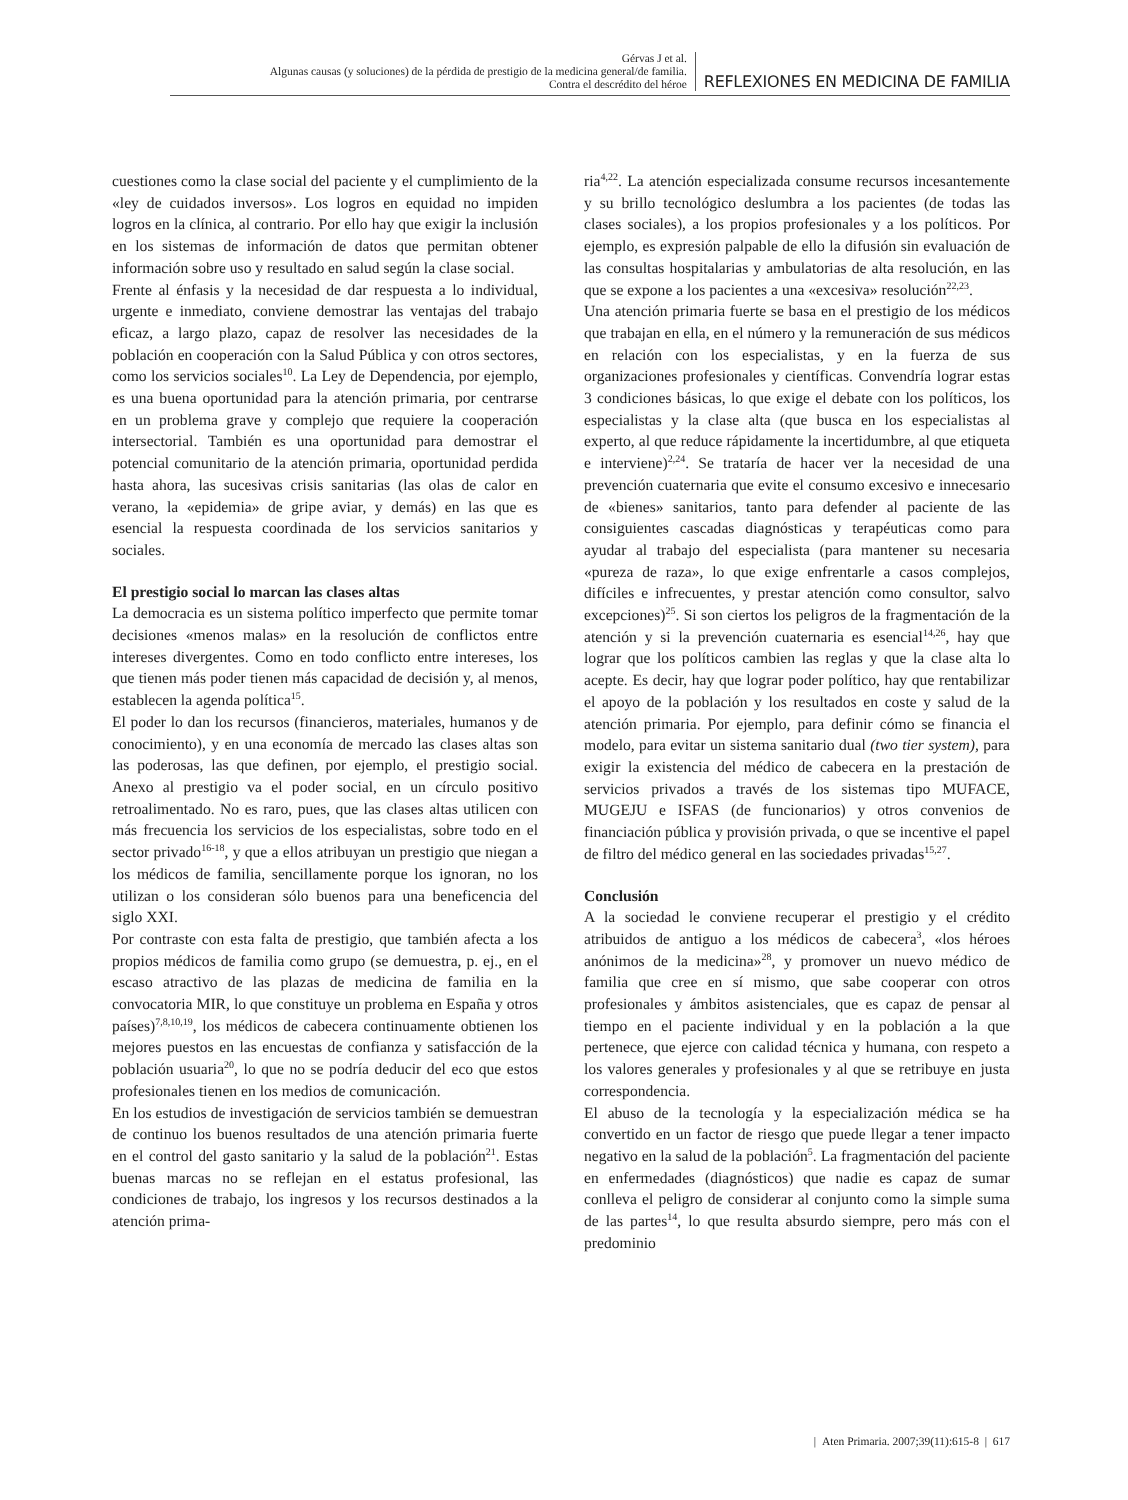Gérvas J et al.
Algunas causas (y soluciones) de la pérdida de prestigio de la medicina general/de familia.
Contra el descrédito del héroe
REFLEXIONES EN MEDICINA DE FAMILIA
cuestiones como la clase social del paciente y el cumplimiento de la «ley de cuidados inversos». Los logros en equidad no impiden logros en la clínica, al contrario. Por ello hay que exigir la inclusión en los sistemas de información de datos que permitan obtener información sobre uso y resultado en salud según la clase social.
Frente al énfasis y la necesidad de dar respuesta a lo individual, urgente e inmediato, conviene demostrar las ventajas del trabajo eficaz, a largo plazo, capaz de resolver las necesidades de la población en cooperación con la Salud Pública y con otros sectores, como los servicios sociales<sup>10</sup>. La Ley de Dependencia, por ejemplo, es una buena oportunidad para la atención primaria, por centrarse en un problema grave y complejo que requiere la cooperación intersectorial. También es una oportunidad para demostrar el potencial comunitario de la atención primaria, oportunidad perdida hasta ahora, las sucesivas crisis sanitarias (las olas de calor en verano, la «epidemia» de gripe aviar, y demás) en las que es esencial la respuesta coordinada de los servicios sanitarios y sociales.
El prestigio social lo marcan las clases altas
La democracia es un sistema político imperfecto que permite tomar decisiones «menos malas» en la resolución de conflictos entre intereses divergentes. Como en todo conflicto entre intereses, los que tienen más poder tienen más capacidad de decisión y, al menos, establecen la agenda política<sup>15</sup>.
El poder lo dan los recursos (financieros, materiales, humanos y de conocimiento), y en una economía de mercado las clases altas son las poderosas, las que definen, por ejemplo, el prestigio social. Anexo al prestigio va el poder social, en un círculo positivo retroalimentado. No es raro, pues, que las clases altas utilicen con más frecuencia los servicios de los especialistas, sobre todo en el sector privado<sup>16-18</sup>, y que a ellos atribuyan un prestigio que niegan a los médicos de familia, sencillamente porque los ignoran, no los utilizan o los consideran sólo buenos para una beneficencia del siglo XXI.
Por contraste con esta falta de prestigio, que también afecta a los propios médicos de familia como grupo (se demuestra, p. ej., en el escaso atractivo de las plazas de medicina de familia en la convocatoria MIR, lo que constituye un problema en España y otros países)<sup>7,8,10,19</sup>, los médicos de cabecera continuamente obtienen los mejores puestos en las encuestas de confianza y satisfacción de la población usuaria<sup>20</sup>, lo que no se podría deducir del eco que estos profesionales tienen en los medios de comunicación.
En los estudios de investigación de servicios también se demuestran de continuo los buenos resultados de una atención primaria fuerte en el control del gasto sanitario y la salud de la población<sup>21</sup>. Estas buenas marcas no se reflejan en el estatus profesional, las condiciones de trabajo, los ingresos y los recursos destinados a la atención prima-
ria<sup>4,22</sup>. La atención especializada consume recursos incesantemente y su brillo tecnológico deslumbra a los pacientes (de todas las clases sociales), a los propios profesionales y a los políticos. Por ejemplo, es expresión palpable de ello la difusión sin evaluación de las consultas hospitalarias y ambulatorias de alta resolución, en las que se expone a los pacientes a una «excesiva» resolución<sup>22,23</sup>.
Una atención primaria fuerte se basa en el prestigio de los médicos que trabajan en ella, en el número y la remuneración de sus médicos en relación con los especialistas, y en la fuerza de sus organizaciones profesionales y científicas. Convendría lograr estas 3 condiciones básicas, lo que exige el debate con los políticos, los especialistas y la clase alta (que busca en los especialistas al experto, al que reduce rápidamente la incertidumbre, al que etiqueta e interviene)<sup>2,24</sup>. Se trataría de hacer ver la necesidad de una prevención cuaternaria que evite el consumo excesivo e innecesario de «bienes» sanitarios, tanto para defender al paciente de las consiguientes cascadas diagnósticas y terapéuticas como para ayudar al trabajo del especialista (para mantener su necesaria «pureza de raza», lo que exige enfrentarle a casos complejos, difíciles e infrecuentes, y prestar atención como consultor, salvo excepciones)<sup>25</sup>. Si son ciertos los peligros de la fragmentación de la atención y si la prevención cuaternaria es esencial<sup>14,26</sup>, hay que lograr que los políticos cambien las reglas y que la clase alta lo acepte. Es decir, hay que lograr poder político, hay que rentabilizar el apoyo de la población y los resultados en coste y salud de la atención primaria. Por ejemplo, para definir cómo se financia el modelo, para evitar un sistema sanitario dual (two tier system), para exigir la existencia del médico de cabecera en la prestación de servicios privados a través de los sistemas tipo MUFACE, MUGEJU e ISFAS (de funcionarios) y otros convenios de financiación pública y provisión privada, o que se incentive el papel de filtro del médico general en las sociedades privadas<sup>15,27</sup>.
Conclusión
A la sociedad le conviene recuperar el prestigio y el crédito atribuidos de antiguo a los médicos de cabecera<sup>3</sup>, «los héroes anónimos de la medicina»<sup>28</sup>, y promover un nuevo médico de familia que cree en sí mismo, que sabe cooperar con otros profesionales y ámbitos asistenciales, que es capaz de pensar al tiempo en el paciente individual y en la población a la que pertenece, que ejerce con calidad técnica y humana, con respeto a los valores generales y profesionales y al que se retribuye en justa correspondencia.
El abuso de la tecnología y la especialización médica se ha convertido en un factor de riesgo que puede llegar a tener impacto negativo en la salud de la población<sup>5</sup>. La fragmentación del paciente en enfermedades (diagnósticos) que nadie es capaz de sumar conlleva el peligro de considerar al conjunto como la simple suma de las partes<sup>14</sup>, lo que resulta absurdo siempre, pero más con el predominio
| Aten Primaria. 2007;39(11):615-8 | 617